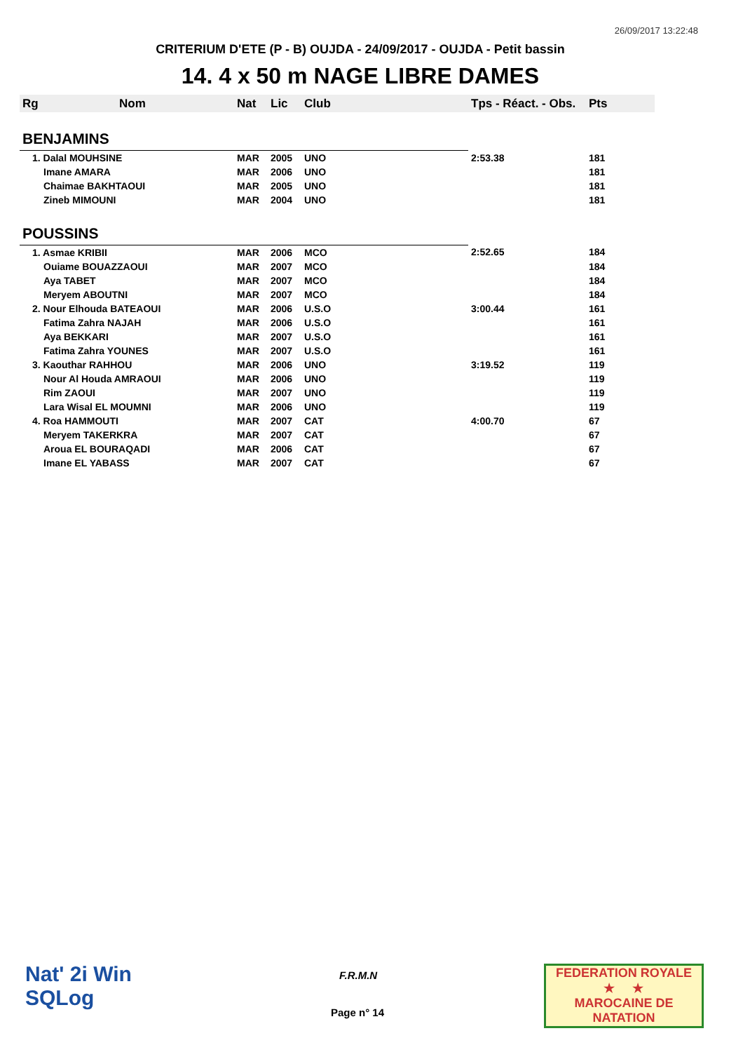26/09/2017 13:22:48
CRITERIUM D'ETE (P - B) OUJDA - 24/09/2017 - OUJDA - Petit bassin
14. 4 x 50 m NAGE LIBRE DAMES
| Rg | Nom | Nat | Lic | Club | Tps - Réact. - Obs. | Pts |
| --- | --- | --- | --- | --- | --- | --- |
| BENJAMINS | | | | | | |
| 1. Dalal MOUHSINE | | MAR | 2005 | UNO | 2:53.38 | 181 |
| Imane AMARA | | MAR | 2006 | UNO | | 181 |
| Chaimae BAKHTAOUI | | MAR | 2005 | UNO | | 181 |
| Zineb MIMOUNI | | MAR | 2004 | UNO | | 181 |
| POUSSINS | | | | | | |
| 1. Asmae KRIBII | | MAR | 2006 | MCO | 2:52.65 | 184 |
| Ouiame BOUAZZAOUI | | MAR | 2007 | MCO | | 184 |
| Aya TABET | | MAR | 2007 | MCO | | 184 |
| Meryem ABOUTNI | | MAR | 2007 | MCO | | 184 |
| 2. Nour Elhouda BATEAOUI | | MAR | 2006 | U.S.O | 3:00.44 | 161 |
| Fatima Zahra NAJAH | | MAR | 2006 | U.S.O | | 161 |
| Aya BEKKARI | | MAR | 2007 | U.S.O | | 161 |
| Fatima Zahra YOUNES | | MAR | 2007 | U.S.O | | 161 |
| 3. Kaouthar RAHHOU | | MAR | 2006 | UNO | 3:19.52 | 119 |
| Nour Al Houda AMRAOUI | | MAR | 2006 | UNO | | 119 |
| Rim ZAOUI | | MAR | 2007 | UNO | | 119 |
| Lara Wisal EL MOUMNI | | MAR | 2006 | UNO | | 119 |
| 4. Roa HAMMOUTI | | MAR | 2007 | CAT | 4:00.70 | 67 |
| Meryem TAKERKRA | | MAR | 2007 | CAT | | 67 |
| Aroua EL BOURAQADI | | MAR | 2006 | CAT | | 67 |
| Imane EL YABASS | | MAR | 2007 | CAT | | 67 |
Nat' 2i Win
SQLog
F.R.M.N
Page n° 14
FEDERATION ROYALE
★ ★
MAROCAINE DE NATATION